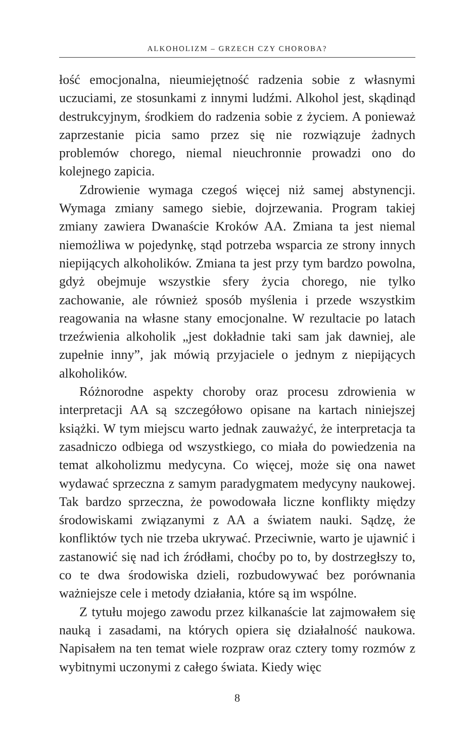ALKOHOLIZM – GRZECH CZY CHOROBA?
łość emocjonalna, nieumiejętność radzenia sobie z własnymi uczuciami, ze stosunkami z innymi ludźmi. Alkohol jest, skądinąd destrukcyjnym, środkiem do radzenia sobie z życiem. A ponieważ zaprzestanie picia samo przez się nie rozwiązuje żadnych problemów chorego, niemal nieuchronnie prowadzi ono do kolejnego zapicia.
Zdrowienie wymaga czegoś więcej niż samej abstynencji. Wymaga zmiany samego siebie, dojrzewania. Program takiej zmiany zawiera Dwanaście Kroków AA. Zmiana ta jest niemal niemożliwa w pojedynkę, stąd potrzeba wsparcia ze strony innych niepijących alkoholików. Zmiana ta jest przy tym bardzo powolna, gdyż obejmuje wszystkie sfery życia chorego, nie tylko zachowanie, ale również sposób myślenia i przede wszystkim reagowania na własne stany emocjonalne. W rezultacie po latach trzeźwienia alkoholik „jest dokładnie taki sam jak dawniej, ale zupełnie inny”, jak mówią przyjaciele o jednym z niepijących alkoholików.
Różnorodne aspekty choroby oraz procesu zdrowienia w interpretacji AA są szczegółowo opisane na kartach niniejszej książki. W tym miejscu warto jednak zauważyć, że interpretacja ta zasadniczo odbiega od wszystkiego, co miała do powiedzenia na temat alkoholizmu medycyna. Co więcej, może się ona nawet wydawać sprzeczna z samym paradygmatem medycyny naukowej. Tak bardzo sprzeczna, że powodowała liczne konflikty między środowiskami związanymi z AA a światem nauki. Sądzę, że konfliktów tych nie trzeba ukrywać. Przeciwnie, warto je ujawnić i zastanowić się nad ich źródłami, choćby po to, by dostrzegłszy to, co te dwa środowiska dzieli, rozbudowywać bez porównania ważniejsze cele i metody działania, które są im wspólne.
Z tytułu mojego zawodu przez kilkanaście lat zajmowałem się nauką i zasadami, na których opiera się działalność naukowa. Napisałem na ten temat wiele rozpraw oraz cztery tomy rozmów z wybitnymi uczonymi z całego świata. Kiedy więc
8